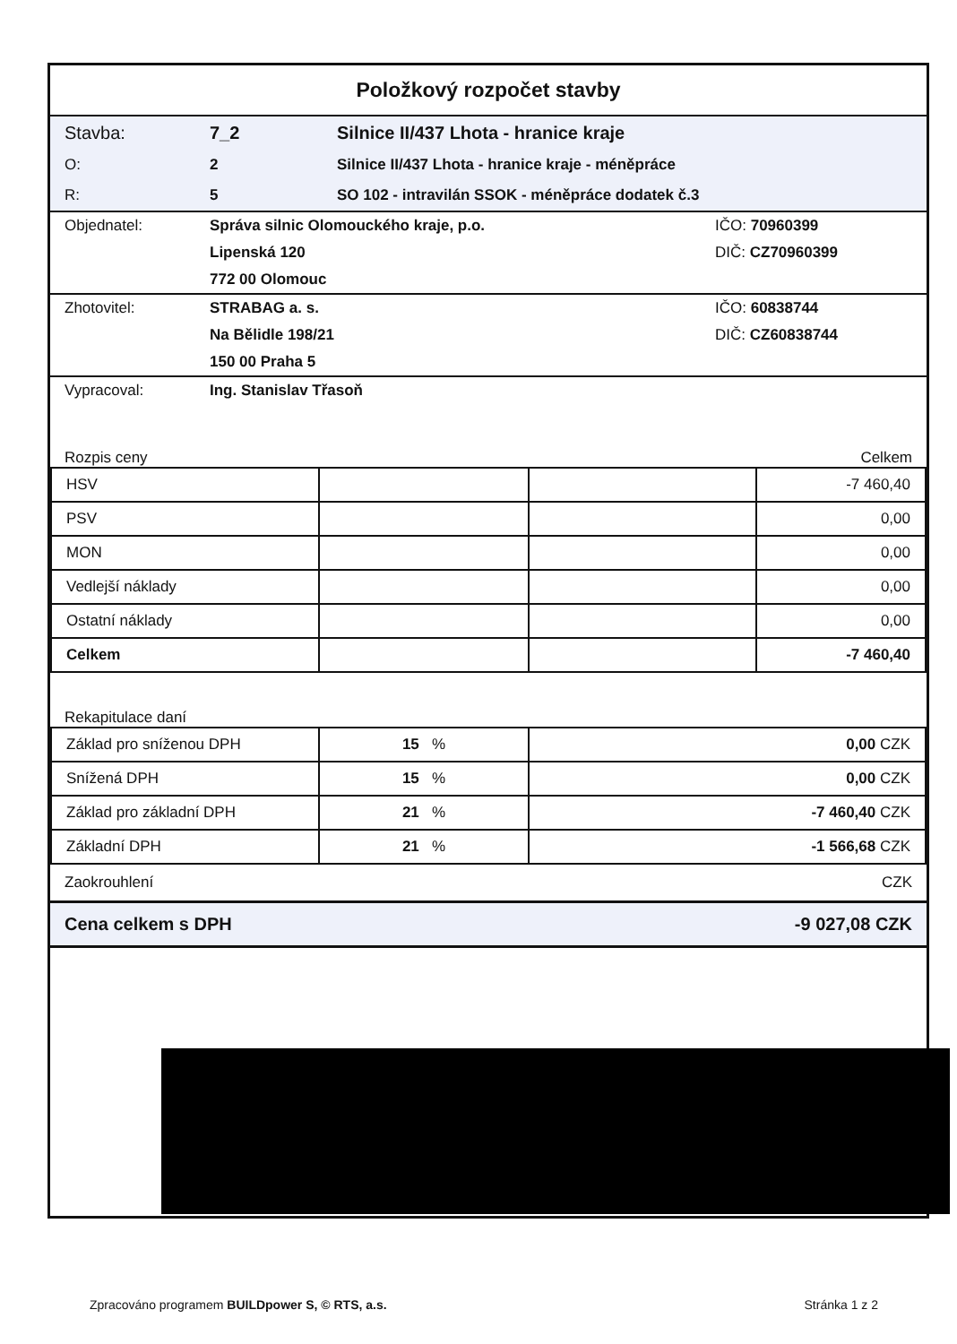Položkový rozpočet stavby
| Stavba: | 7_2 | Silnice II/437 Lhota - hranice kraje |
| O: | 2 | Silnice II/437 Lhota - hranice kraje - méněpráce |
| R: | 5 | SO 102 - intravilán SSOK - méněpráce dodatek č.3 |
| Objednatel: | Správa silnic Olomouckého kraje, p.o. | IČO: 70960399 |
| | Lipenská 120 | DIČ: CZ70960399 |
| | 772 00 Olomouc | |
| Zhotovitel: | STRABAG a. s. | IČO: 60838744 |
| | Na Bělidle 198/21 | DIČ: CZ60838744 |
| | 150 00 Praha 5 | |
| Vypracoval: | Ing. Stanislav Třasoň |
| Rozpis ceny | Celkem |
| HSV | | | -7 460,40 |
| PSV | | | 0,00 |
| MON | | | 0,00 |
| Vedlejší náklady | | | 0,00 |
| Ostatní náklady | | | 0,00 |
| Celkem | | | -7 460,40 |
| Rekapitulace daní |
| Základ pro sníženou DPH | 15 % | 0,00 CZK |
| Snížená DPH | 15 % | 0,00 CZK |
| Základ pro základní DPH | 21 % | -7 460,40 CZK |
| Základní DPH | 21 % | -1 566,68 CZK |
| Zaokrouhlení | CZK |
| Cena celkem s DPH | -9 027,08 CZK |
Zpracováno programem BUILDpower S, © RTS, a.s. Stránka 1 z 2